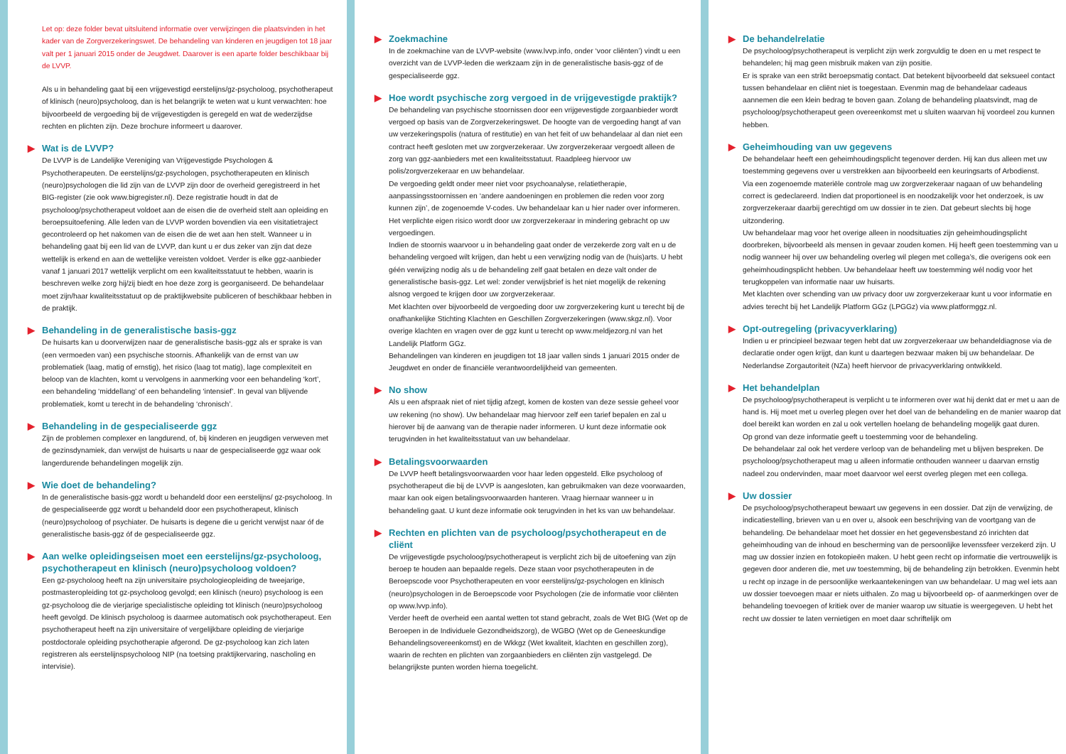Let op: deze folder bevat uitsluitend informatie over verwijzingen die plaatsvinden in het kader van de Zorgverzekeringswet. De behandeling van kinderen en jeugdigen tot 18 jaar valt per 1 januari 2015 onder de Jeugdwet. Daarover is een aparte folder beschikbaar bij de LVVP.
Als u in behandeling gaat bij een vrijgevestigd eerstelijns/gz-psycholoog, psychotherapeut of klinisch (neuro)psycholoog, dan is het belangrijk te weten wat u kunt verwachten: hoe bijvoorbeeld de vergoeding bij de vrijgevestigden is geregeld en wat de wederzijdse rechten en plichten zijn. Deze brochure informeert u daarover.
▶ Wat is de LVVP?
De LVVP is de Landelijke Vereniging van Vrijgevestigde Psychologen & Psychotherapeuten. De eerstelijns/gz-psychologen, psychotherapeuten en klinisch (neuro)psychologen die lid zijn van de LVVP zijn door de overheid geregistreerd in het BIG-register (zie ook www.bigregister.nl). Deze registratie houdt in dat de psycholoog/psychotherapeut voldoet aan de eisen die de overheid stelt aan opleiding en beroepsuitoefening. Alle leden van de LVVP worden bovendien via een visitatietraject gecontroleerd op het nakomen van de eisen die de wet aan hen stelt. Wanneer u in behandeling gaat bij een lid van de LVVP, dan kunt u er dus zeker van zijn dat deze wettelijk is erkend en aan de wettelijke vereisten voldoet. Verder is elke ggz-aanbieder vanaf 1 januari 2017 wettelijk verplicht om een kwaliteitsstatuut te hebben, waarin is beschreven welke zorg hij/zij biedt en hoe deze zorg is georganiseerd. De behandelaar moet zijn/haar kwaliteitsstatuut op de praktijkwebsite publiceren of beschikbaar hebben in de praktijk.
▶ Behandeling in de generalistische basis-ggz
De huisarts kan u doorverwijzen naar de generalistische basis-ggz als er sprake is van (een vermoeden van) een psychische stoornis. Afhankelijk van de ernst van uw problematiek (laag, matig of ernstig), het risico (laag tot matig), lage complexiteit en beloop van de klachten, komt u vervolgens in aanmerking voor een behandeling ‘kort’, een behandeling ‘middellang’ of een behandeling ‘intensief’. In geval van blijvende problematiek, komt u terecht in de behandeling ‘chronisch’.
▶ Behandeling in de gespecialiseerde ggz
Zijn de problemen complexer en langdurend, of, bij kinderen en jeugdigen verweven met de gezinsdynamiek, dan verwijst de huisarts u naar de gespecialiseerde ggz waar ook langerdurende behandelingen mogelijk zijn.
▶ Wie doet de behandeling?
In de generalistische basis-ggz wordt u behandeld door een eerstelijns/ gz-psycholoog. In de gespecialiseerde ggz wordt u behandeld door een psychotherapeut, klinisch (neuro)psycholoog of psychiater. De huisarts is degene die u gericht verwijst naar óf de generalistische basis-ggz óf de gespecialiseerde ggz.
▶ Aan welke opleidingseisen moet een eerstelijns/gz-psycholoog, psychotherapeut en klinisch (neuro)psycholoog voldoen?
Een gz-psycholoog heeft na zijn universitaire psychologieopleiding de tweejarige, postmasteropleiding tot gz-psycholoog gevolgd; een klinisch (neuro) psycholoog is een gz-psycholoog die de vierjarige specialistische opleiding tot klinisch (neuro)psycholoog heeft gevolgd. De klinisch psycholoog is daarmee automatisch ook psychotherapeut. Een psychotherapeut heeft na zijn universitaire of vergelijkbare opleiding de vierjarige postdoctorale opleiding psychotherapie afgerond. De gz-psycholoog kan zich laten registreren als eerstelijnspsycholoog NIP (na toetsing praktijkervaring, nascholing en intervisie).
▶ Zoekmachine
In de zoekmachine van de LVVP-website (www.lvvp.info, onder ‘voor cliënten’) vindt u een overzicht van de LVVP-leden die werkzaam zijn in de generalistische basis-ggz of de gespecialiseerde ggz.
▶ Hoe wordt psychische zorg vergoed in de vrijgevestigde praktijk?
De behandeling van psychische stoornissen door een vrijgevestigde zorgaanbieder wordt vergoed op basis van de Zorgverzekeringswet. De hoogte van de vergoeding hangt af van uw verzekeringspolis (natura of restitutie) en van het feit of uw behandelaar al dan niet een contract heeft gesloten met uw zorgverzekeraar. Uw zorgverzekeraar vergoedt alleen de zorg van ggz-aanbieders met een kwaliteitsstatuut. Raadpleeg hiervoor uw polis/zorgverzekeraar en uw behandelaar.
De vergoeding geldt onder meer niet voor psychoanalyse, relatietherapie, aanpassingsstoornissen en ‘andere aandoeningen en problemen die reden voor zorg kunnen zijn’, de zogenoemde V-codes. Uw behandelaar kan u hier nader over informeren. Het verplichte eigen risico wordt door uw zorgverzekeraar in mindering gebracht op uw vergoedingen.
Indien de stoornis waarvoor u in behandeling gaat onder de verzekerde zorg valt en u de behandeling vergoed wilt krijgen, dan hebt u een verwijzing nodig van de (huis)arts. U hebt géén verwijzing nodig als u de behandeling zelf gaat betalen en deze valt onder de generalistische basis-ggz. Let wel: zonder verwijsbrief is het niet mogelijk de rekening alsnog vergoed te krijgen door uw zorgverzekeraar.
Met klachten over bijvoorbeeld de vergoeding door uw zorgverzekering kunt u terecht bij de onafhankelijke Stichting Klachten en Geschillen Zorgverzekeringen (www.skgz.nl). Voor overige klachten en vragen over de ggz kunt u terecht op www.meldjezorg.nl van het Landelijk Platform GGz.
Behandelingen van kinderen en jeugdigen tot 18 jaar vallen sinds 1 januari 2015 onder de Jeugdwet en onder de financiële verantwoordelijkheid van gemeenten.
▶ No show
Als u een afspraak niet of niet tijdig afzegt, komen de kosten van deze sessie geheel voor uw rekening (no show). Uw behandelaar mag hiervoor zelf een tarief bepalen en zal u hierover bij de aanvang van de therapie nader informeren. U kunt deze informatie ook terugvinden in het kwaliteitsstatuut van uw behandelaar.
▶ Betalingsvoorwaarden
De LVVP heeft betalingsvoorwaarden voor haar leden opgesteld. Elke psycholoog of psychotherapeut die bij de LVVP is aangesloten, kan gebruikmaken van deze voorwaarden, maar kan ook eigen betalingsvoorwaarden hanteren. Vraag hiernaar wanneer u in behandeling gaat. U kunt deze informatie ook terugvinden in het ks van uw behandelaar.
▶ Rechten en plichten van de psycholoog/psychotherapeut en de cliënt
De vrijgevestigde psycholoog/psychotherapeut is verplicht zich bij de uitoefening van zijn beroep te houden aan bepaalde regels. Deze staan voor psychotherapeuten in de Beroepscode voor Psychotherapeuten en voor eerstelijns/gz-psychologen en klinisch (neuro)psychologen in de Beroepscode voor Psychologen (zie de informatie voor cliënten op www.lvvp.info).
Verder heeft de overheid een aantal wetten tot stand gebracht, zoals de Wet BIG (Wet op de Beroepen in de Individuele Gezondheidszorg), de WGBO (Wet op de Geneeskundige Behandelingsovereenkomst) en de Wkkgz (Wet kwaliteit, klachten en geschillen zorg), waarin de rechten en plichten van zorgaanbieders en cliënten zijn vastgelegd. De belangrijkste punten worden hierna toegelicht.
▶ De behandelrelatie
De psycholoog/psychotherapeut is verplicht zijn werk zorgvuldig te doen en u met respect te behandelen; hij mag geen misbruik maken van zijn positie.
Er is sprake van een strikt beroepsmatig contact. Dat betekent bijvoorbeeld dat seksueel contact tussen behandelaar en cliënt niet is toegestaan. Evenmin mag de behandelaar cadeaus aannemen die een klein bedrag te boven gaan. Zolang de behandeling plaatsvindt, mag de psycholoog/psychotherapeut geen overeenkomst met u sluiten waarvan hij voordeel zou kunnen hebben.
▶ Geheimhouding van uw gegevens
De behandelaar heeft een geheimhoudingsplicht tegenover derden. Hij kan dus alleen met uw toestemming gegevens over u verstrekken aan bijvoorbeeld een keuringsarts of Arbodienst.
Via een zogenoemde materiële controle mag uw zorgverzekeraar nagaan of uw behandeling correct is gedeclareerd. Indien dat proportioneel is en noodzakelijk voor het onderzoek, is uw zorgverzekeraar daarbij gerechtigd om uw dossier in te zien. Dat gebeurt slechts bij hoge uitzondering.
Uw behandelaar mag voor het overige alleen in noodsituaties zijn geheimhoudingsplicht doorbreken, bijvoorbeeld als mensen in gevaar zouden komen. Hij heeft geen toestemming van u nodig wanneer hij over uw behandeling overleg wil plegen met collega’s, die overigens ook een geheimhoudingsplicht hebben. Uw behandelaar heeft uw toestemming wél nodig voor het terugkoppelen van informatie naar uw huisarts.
Met klachten over schending van uw privacy door uw zorgverzekeraar kunt u voor informatie en advies terecht bij het Landelijk Platform GGz (LPGGz) via www.platformggz.nl.
▶ Opt-outregeling (privacyverklaring)
Indien u er principieel bezwaar tegen hebt dat uw zorgverzekeraar uw behandeldiagnose via de declaratie onder ogen krijgt, dan kunt u daartegen bezwaar maken bij uw behandelaar. De Nederlandse Zorgautoriteit (NZa) heeft hiervoor de privacyverklaring ontwikkeld.
▶ Het behandelplan
De psycholoog/psychotherapeut is verplicht u te informeren over wat hij denkt dat er met u aan de hand is. Hij moet met u overleg plegen over het doel van de behandeling en de manier waarop dat doel bereikt kan worden en zal u ook vertellen hoelang de behandeling mogelijk gaat duren.
Op grond van deze informatie geeft u toestemming voor de behandeling.
De behandelaar zal ook het verdere verloop van de behandeling met u blijven bespreken. De psycholoog/psychotherapeut mag u alleen informatie onthouden wanneer u daarvan ernstig nadeel zou ondervinden, maar moet daarvoor wel eerst overleg plegen met een collega.
▶ Uw dossier
De psycholoog/psychotherapeut bewaart uw gegevens in een dossier. Dat zijn de verwijzing, de indicatiestelling, brieven van u en over u, alsook een beschrijving van de voortgang van de behandeling. De behandelaar moet het dossier en het gegevensbestand zó inrichten dat geheimhouding van de inhoud en bescherming van de persoonlijke levenssfeer verzekerd zijn. U mag uw dossier inzien en fotokopieën maken. U hebt geen recht op informatie die vertrouwelijk is gegeven door anderen die, met uw toestemming, bij de behandeling zijn betrokken. Evenmin hebt u recht op inzage in de persoonlijke werkaantekeningen van uw behandelaar. U mag wel iets aan uw dossier toevoegen maar er niets uithalen. Zo mag u bijvoorbeeld op- of aanmerkingen over de behandeling toevoegen of kritiek over de manier waarop uw situatie is weergegeven. U hebt het recht uw dossier te laten vernietigen en moet daar schriftelijk om